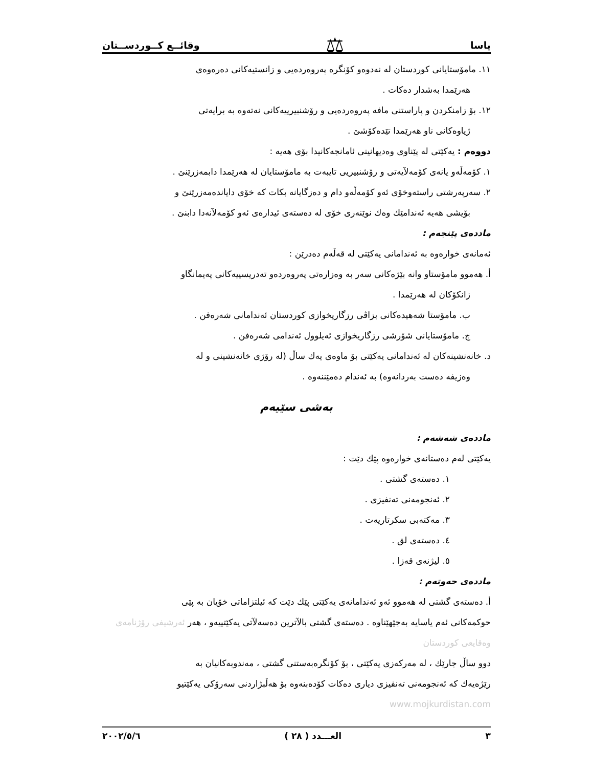یاسا ⚖ وقائــع كــوردســتان
١١. مامۆستایانی كوردستان لە نەدوەو كۆنگرە پەروەردەیی و زانستیەكانی دەرەوەی
هەرێمدا بەشدار دەكات .
١٢. بۆ زامنكردن و پاراستنی مافە پەروەردەیی و رۆشنبیرییەكانی نەتەوە بە برایەتی
ژیاوەكانی ناو هەرێمدا تێدەكۆشێ .
دووەم : یەكێتی لە پێناوی وەدیهانینی ئامانجەكانیدا بۆی هەیە :
١. كۆمەڵەو یانەی كۆمەلآیەتی و رۆشنبیریی تایبەت بە مامۆستایان لە هەرێمدا دابمەزرێنێ .
٢. سەرپەرشتی راستەوخۆی ئەو كۆمەڵەو دام و دەزگایانە بكات كە خۆی دایاندەمەزرێنێ و
بۆیشی هەیە ئەندامێك وەك نوێنەری خۆی لە دەستەی ئیدارەی ئەو كۆمەلآنەدا دابنێ .
ماددەی پێنجەم :
ئەمانەی خوارەوە بە ئەندامانی یەكێتی لە قەڵەم دەدرێن :
أ. هەموو مامۆستاو وانە بێژەكانی سەر بە وەزارەتی پەروەردەو تەدریسییەكانی پەیمانگاو
زانكۆكان لە هەرێمدا .
ب. مامۆستا شەهیدەكانی بزاڤی رزگاریخوازی كوردستان ئەندامانی شەرەفن .
ج. مامۆستایانی شۆرشی رزگاریخوازی ئەیلوول ئەندامی شەرەفن .
د. خانەنشینەكان لە ئەندامانی یەكێتی بۆ ماوەی یەك ساڵ (لە رۆژی خانەنشینی و لە
وەزیفە دەست بەردانەوە) بە ئەندام دەمێننەوە .
بەشی سێیەم
ماددەی شەشەم :
یەكێتی لەم دەستانەی خوارەوە پێك دێت :
١. دەستەی گشتی .
٢. ئەنجومەنی تەنفیزی .
٣. مەكتەبی سكرتاریەت .
٤. دەستەی لق .
٥. لیژنەی قەزا .
ماددەی حەوتەم :
أ. دەستەی گشتی لە هەموو ئەو ئەندامانەی یەكێتی پێك دێت كە ئیلتزاماتی خۆیان بە پێی
حوكمەكانی ئەم یاسایە بەجێهێناوە . دەستەی گشتی بالآترین دەسەلآتی یەكێتییەو ، هەر ئەرشیفی رۆژنامەی وەقایعی كوردستان
دوو ساڵ جارێك ، لە مەركەزی یەكێتی ، بۆ كۆنگرەبەستنی گشتی ، مەندوبەكانیان بە
رێژەیەك كە ئەنجومەنی تەنفیزی دیاری دەكات كۆدەبنەوە بۆ هەڵبژاردنی سەرۆكی یەكێتیو www.mojkurdistan.com
٣ العـــدد ( ٢٨ ) ٢٠٠٢/٥/٦